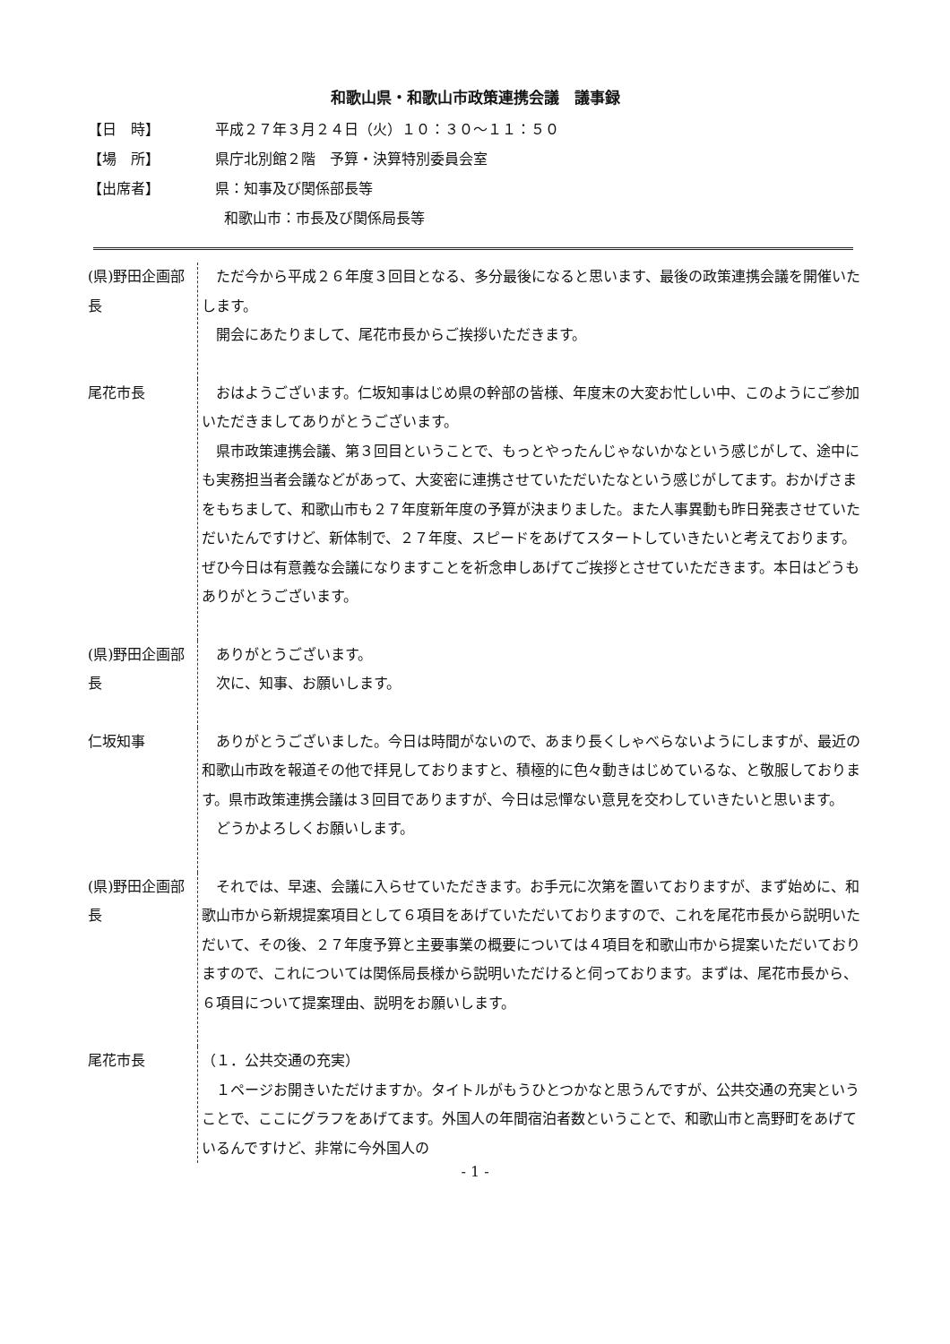和歌山県・和歌山市政策連携会議　議事録
【日　時】 平成２７年３月２４日（火）１０：３０～１１：５０
【場　所】 県庁北別館２階　予算・決算特別委員会室
【出席者】 県：知事及び関係部長等
和歌山市：市長及び関係局長等
(県)野田企画部長
　ただ今から平成２６年度３回目となる、多分最後になると思います、最後の政策連携会議を開催いたします。
　開会にあたりまして、尾花市長からご挨拶いただきます。
尾花市長 　おはようございます。仁坂知事はじめ県の幹部の皆様、年度末の大変お忙しい中、このようにご参加いただきましてありがとうございます。
　県市政策連携会議、第３回目ということで、もっとやったんじゃないかなという感じがして、途中にも実務担当者会議などがあって、大変密に連携させていただいたなという感じがしてます。おかげさまをもちまして、和歌山市も２７年度新年度の予算が決まりました。また人事異動も昨日発表させていただいたんですけど、新体制で、２７年度、スピードをあげてスタートしていきたいと考えております。ぜひ今日は有意義な会議になりますことを祈念申しあげてご挨拶とさせていただきます。本日はどうもありがとうございます。
(県)野田企画部長
　ありがとうございます。
　次に、知事、お願いします。
仁坂知事 　ありがとうございました。今日は時間がないので、あまり長くしゃべらないようにしますが、最近の和歌山市政を報道その他で拝見しておりますと、積極的に色々動きはじめているな、と敬服しております。県市政策連携会議は３回目でありますが、今日は忌憚ない意見を交わしていきたいと思います。
　どうかよろしくお願いします。
(県)野田企画部長
　それでは、早速、会議に入らせていただきます。お手元に次第を置いておりますが、まず始めに、和歌山市から新規提案項目として６項目をあげていただいておりますので、これを尾花市長から説明いただいて、その後、２７年度予算と主要事業の概要については４項目を和歌山市から提案いただいておりますので、これについては関係局長様から説明いただけると伺っております。まずは、尾花市長から、６項目について提案理由、説明をお願いします。
尾花市長 （１．公共交通の充実）
　１ページお開きいただけますか。タイトルがもうひとつかなと思うんですが、公共交通の充実ということで、ここにグラフをあげてます。外国人の年間宿泊者数ということで、和歌山市と高野町をあげているんですけど、非常に今外国人の
- 1 -